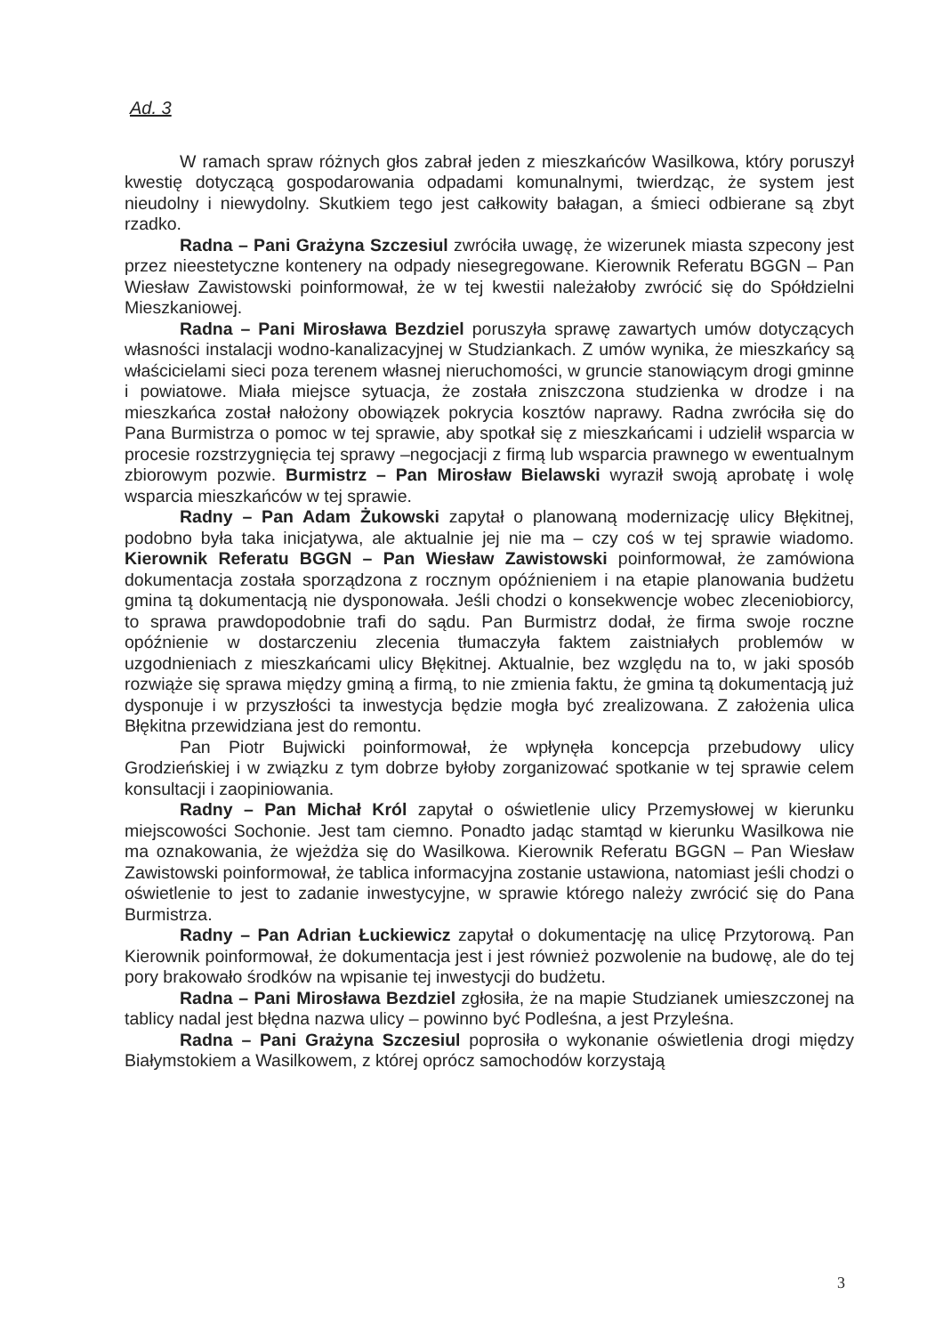Ad. 3
W ramach spraw różnych głos zabrał jeden z mieszkańców Wasilkowa, który poruszył kwestię dotyczącą gospodarowania odpadami komunalnymi, twierdząc, że system jest nieudolny i niewydolny. Skutkiem tego jest całkowity bałagan, a śmieci odbierane są zbyt rzadko.
Radna – Pani Grażyna Szczesiul zwróciła uwagę, że wizerunek miasta szpecony jest przez nieestetyczne kontenery na odpady niesegregowane. Kierownik Referatu BGGN – Pan Wiesław Zawistowski poinformował, że w tej kwestii należałoby zwrócić się do Spółdzielni Mieszkaniowej.
Radna – Pani Mirosława Bezdziel poruszyła sprawę zawartych umów dotyczących własności instalacji wodno-kanalizacyjnej w Studziankach. Z umów wynika, że mieszkańcy są właścicielami sieci poza terenem własnej nieruchomości, w gruncie stanowiącym drogi gminne i powiatowe. Miała miejsce sytuacja, że została zniszczona studzienka w drodze i na mieszkańca został nałożony obowiązek pokrycia kosztów naprawy. Radna zwróciła się do Pana Burmistrza o pomoc w tej sprawie, aby spotkał się z mieszkańcami i udzielił wsparcia w procesie rozstrzygnięcia tej sprawy –negocjacji z firmą lub wsparcia prawnego w ewentualnym zbiorowym pozwie. Burmistrz – Pan Mirosław Bielawski wyraził swoją aprobatę i wolę wsparcia mieszkańców w tej sprawie.
Radny – Pan Adam Żukowski zapytał o planowaną modernizację ulicy Błękitnej, podobno była taka inicjatywa, ale aktualnie jej nie ma – czy coś w tej sprawie wiadomo. Kierownik Referatu BGGN – Pan Wiesław Zawistowski poinformował, że zamówiona dokumentacja została sporządzona z rocznym opóźnieniem i na etapie planowania budżetu gmina tą dokumentacją nie dysponowała. Jeśli chodzi o konsekwencje wobec zleceniobiorcy, to sprawa prawdopodobnie trafi do sądu. Pan Burmistrz dodał, że firma swoje roczne opóźnienie w dostarczeniu zlecenia tłumaczyła faktem zaistniałych problemów w uzgodnieniach z mieszkańcami ulicy Błękitnej. Aktualnie, bez względu na to, w jaki sposób rozwiąże się sprawa między gminą a firmą, to nie zmienia faktu, że gmina tą dokumentacją już dysponuje i w przyszłości ta inwestycja będzie mogła być zrealizowana. Z założenia ulica Błękitna przewidziana jest do remontu.
Pan Piotr Bujwicki poinformował, że wpłynęła koncepcja przebudowy ulicy Grodzieńskiej i w związku z tym dobrze byłoby zorganizować spotkanie w tej sprawie celem konsultacji i zaopiniowania.
Radny – Pan Michał Król zapytał o oświetlenie ulicy Przemysłowej w kierunku miejscowości Sochonie. Jest tam ciemno. Ponadto jadąc stamtąd w kierunku Wasilkowa nie ma oznakowania, że wjeżdża się do Wasilkowa. Kierownik Referatu BGGN – Pan Wiesław Zawistowski poinformował, że tablica informacyjna zostanie ustawiona, natomiast jeśli chodzi o oświetlenie to jest to zadanie inwestycyjne, w sprawie którego należy zwrócić się do Pana Burmistrza.
Radny – Pan Adrian Łuckiewicz zapytał o dokumentację na ulicę Przytorową. Pan Kierownik poinformował, że dokumentacja jest i jest również pozwolenie na budowę, ale do tej pory brakowało środków na wpisanie tej inwestycji do budżetu.
Radna – Pani Mirosława Bezdziel zgłosiła, że na mapie Studzianek umieszczonej na tablicy nadal jest błędna nazwa ulicy – powinno być Podleśna, a jest Przyleśna.
Radna – Pani Grażyna Szczesiul poprosiła o wykonanie oświetlenia drogi między Białymstokiem a Wasilkowem, z której oprócz samochodów korzystają
3